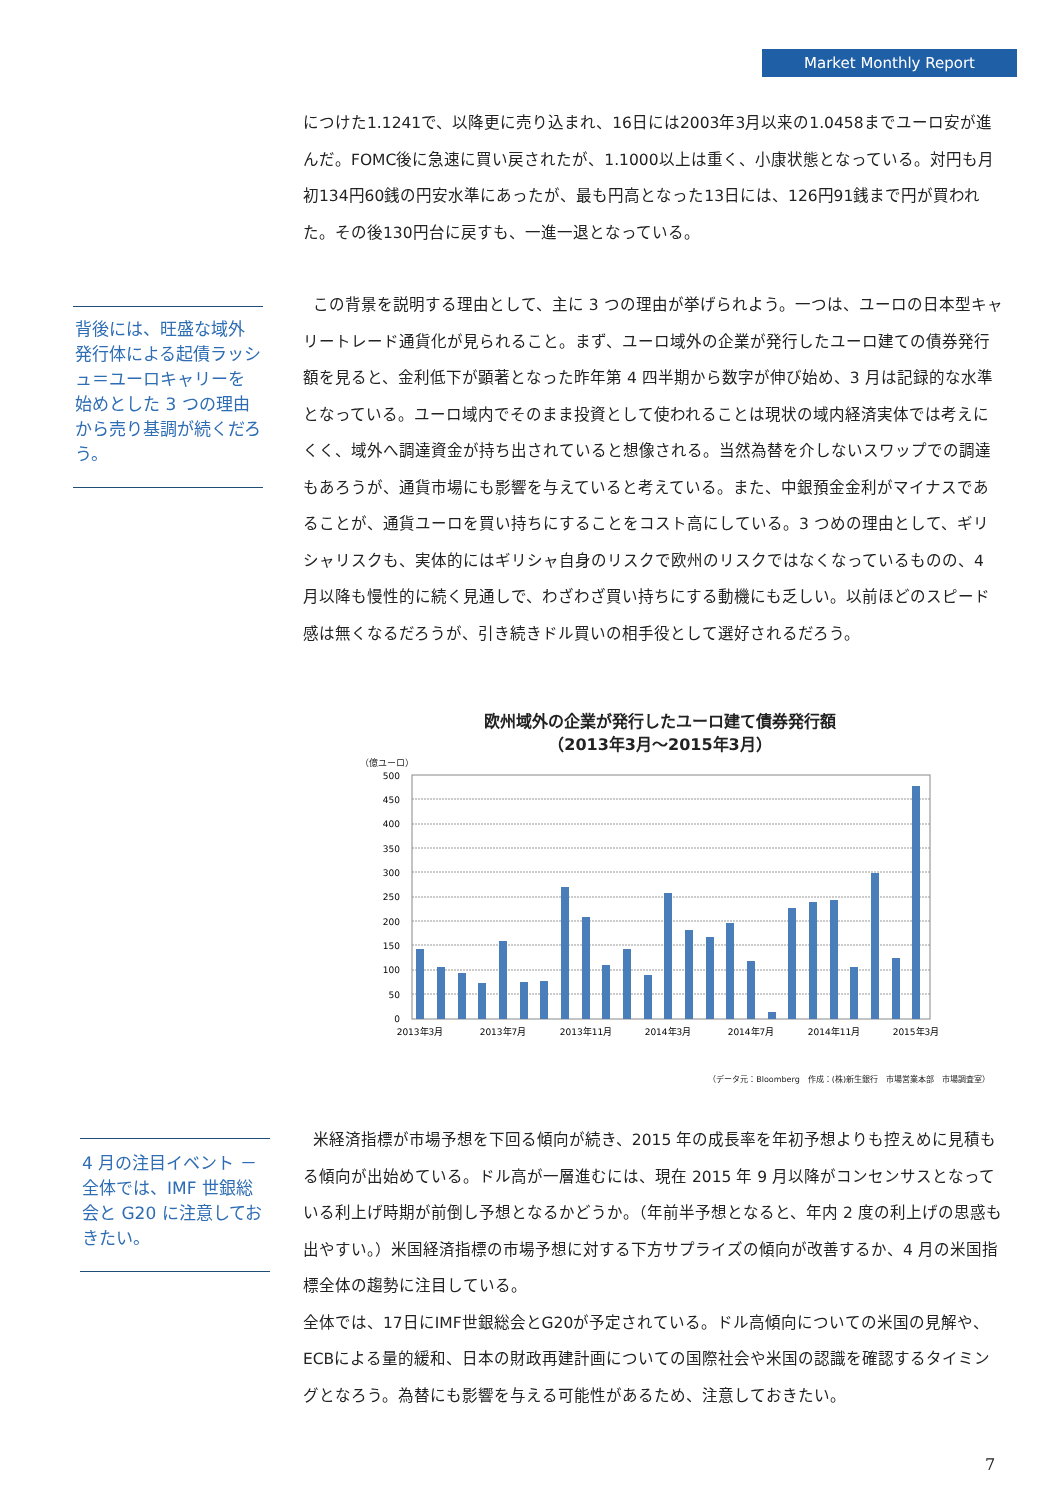Market Monthly Report
につけた1.1241で、以降更に売り込まれ、16日には2003年3月以来の1.0458までユーロ安が進んだ。FOMC後に急速に買い戻されたが、1.1000以上は重く、小康状態となっている。対円も月初134円60銭の円安水準にあったが、最も円高となった13日には、126円91銭まで円が買われた。その後130円台に戻すも、一進一退となっている。
背後には、旺盛な域外発行体による起債ラッシュ＝ユーロキャリーを始めとした 3 つの理由から売り基調が続くだろう。
この背景を説明する理由として、主に 3 つの理由が挙げられよう。一つは、ユーロの日本型キャリートレード通貨化が見られること。まず、ユーロ域外の企業が発行したユーロ建ての債券発行額を見ると、金利低下が顕著となった昨年第 4 四半期から数字が伸び始め、3 月は記録的な水準となっている。ユーロ域内でそのまま投資として使われることは現状の域内経済実体では考えにくく、域外へ調達資金が持ち出されていると想像される。当然為替を介しないスワップでの調達もあろうが、通貨市場にも影響を与えていると考えている。また、中銀預金金利がマイナスであることが、通貨ユーロを買い持ちにすることをコスト高にしている。3 つめの理由として、ギリシャリスクも、実体的にはギリシャ自身のリスクで欧州のリスクではなくなっているものの、4 月以降も慢性的に続く見通しで、わざわざ買い持ちにする動機にも乏しい。以前ほどのスピード感は無くなるだろうが、引き続きドル買いの相手役として選好されるだろう。
欧州域外の企業が発行したユーロ建て債券発行額
（2013年3月～2015年3月）
（億ユーロ）
500
450
400
350
300
250
200
150
100
50
0
2013年3月
2013年7月
2013年11月
2014年3月
2014年7月
2014年11月
2015年3月
（データ元：Bloomberg　作成：(株)新生銀行　市場営業本部　市場調査室）
4 月の注目イベント － 全体では、IMF 世銀総会と G20 に注意しておきたい。
米経済指標が市場予想を下回る傾向が続き、2015 年の成長率を年初予想よりも控えめに見積もる傾向が出始めている。ドル高が一層進むには、現在 2015 年 9 月以降がコンセンサスとなっている利上げ時期が前倒し予想となるかどうか。（年前半予想となると、年内 2 度の利上げの思惑も出やすい。）米国経済指標の市場予想に対する下方サプライズの傾向が改善するか、4 月の米国指標全体の趨勢に注目している。
全体では、17日にIMF世銀総会とG20が予定されている。ドル高傾向についての米国の見解や、ECBによる量的緩和、日本の財政再建計画についての国際社会や米国の認識を確認するタイミングとなろう。為替にも影響を与える可能性があるため、注意しておきたい。
7